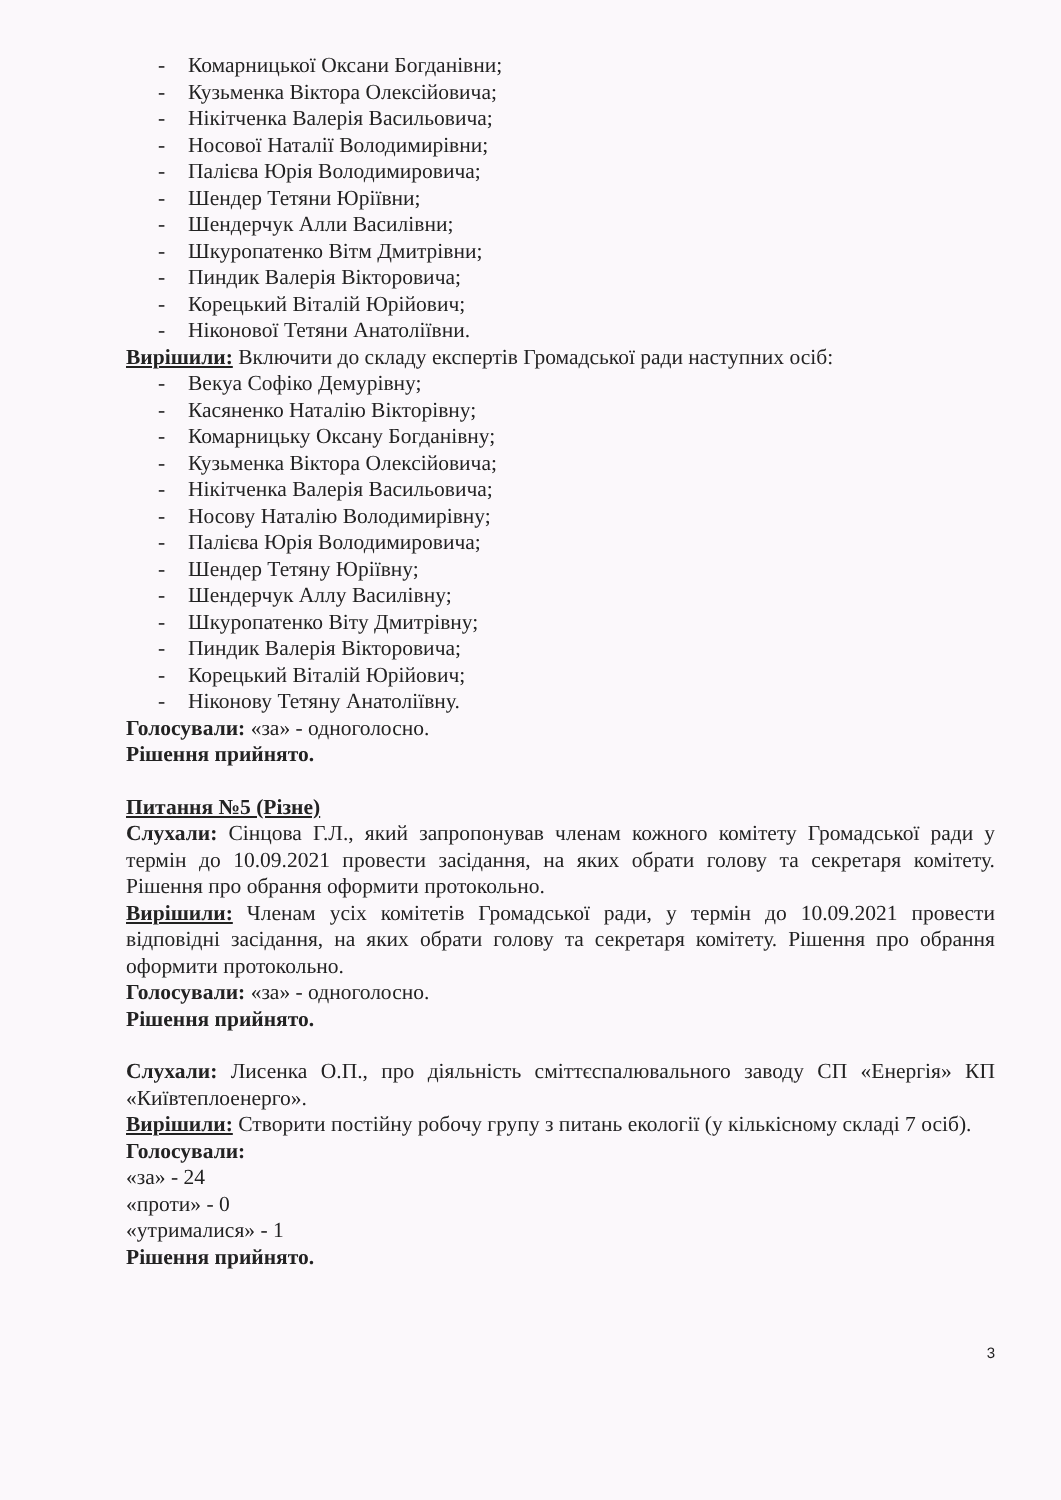- Комарницької Оксани Богданівни;
- Кузьменка Віктора Олексійовича;
- Нікітченка Валерія Васильовича;
- Носової Наталії Володимирівни;
- Палієва Юрія Володимировича;
- Шендер Тетяни Юріївни;
- Шендерчук Алли Василівни;
- Шкуропатенко Вітм Дмитрівни;
- Пиндик Валерія Вікторовича;
- Корецький Віталій Юрійович;
- Ніконової Тетяни Анатоліївни.
Вирішили: Включити до складу експертів Громадської ради наступних осіб:
- Векуа Софіко Демурівну;
- Касяненко Наталію Вікторівну;
- Комарницьку Оксану Богданівну;
- Кузьменка Віктора Олексійовича;
- Нікітченка Валерія Васильовича;
- Носову Наталію Володимирівну;
- Палієва Юрія Володимировича;
- Шендер Тетяну Юріївну;
- Шендерчук Аллу Василівну;
- Шкуропатенко Віту Дмитрівну;
- Пиндик Валерія Вікторовича;
- Корецький Віталій Юрійович;
- Ніконову Тетяну Анатоліївну.
Голосували: «за» - одноголосно.
Рішення прийнято.
Питання №5 (Різне)
Слухали: Сінцова Г.Л., який запропонував членам кожного комітету Громадської ради у термін до 10.09.2021 провести засідання, на яких обрати голову та секретаря комітету. Рішення про обрання оформити протокольно.
Вирішили: Членам усіх комітетів Громадської ради, у термін до 10.09.2021 провести відповідні засідання, на яких обрати голову та секретаря комітету. Рішення про обрання оформити протокольно.
Голосували: «за» - одноголосно.
Рішення прийнято.
Слухали: Лисенка О.П., про діяльність сміттєспалювального заводу СП «Енергія» КП «Київтеплоенерго».
Вирішили: Створити постійну робочу групу з питань екології (у кількісному складі 7 осіб).
Голосували:
«за» - 24
«проти» - 0
«утрималися» - 1
Рішення прийнято.
3